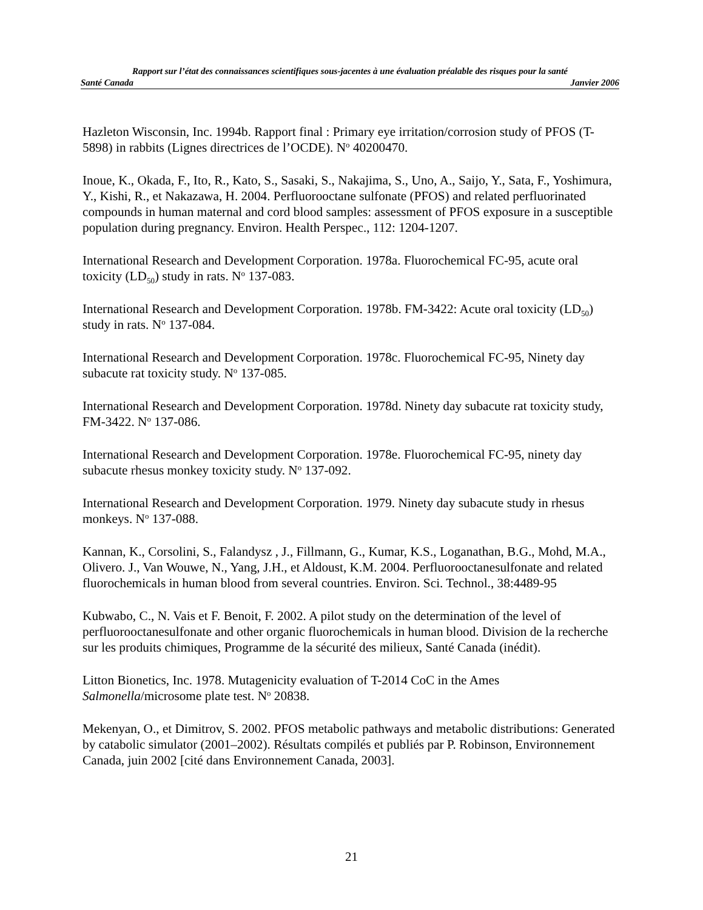Rapport sur l’état des connaissances scientifiques sous-jacentes à une évaluation préalable des risques pour la santé
Santé Canada Janvier 2006
Hazleton Wisconsin, Inc. 1994b. Rapport final : Primary eye irritation/corrosion study of PFOS (T-5898) in rabbits (Lignes directrices de l’OCDE). N<sup>o</sup> 40200470.
Inoue, K., Okada, F., Ito, R., Kato, S., Sasaki, S., Nakajima, S., Uno, A., Saijo, Y., Sata, F., Yoshimura, Y., Kishi, R., et Nakazawa, H. 2004. Perfluorooctane sulfonate (PFOS) and related perfluorinated compounds in human maternal and cord blood samples: assessment of PFOS exposure in a susceptible population during pregnancy. Environ. Health Perspec., 112: 1204-1207.
International Research and Development Corporation. 1978a. Fluorochemical FC-95, acute oral toxicity (LD<sub>50</sub>) study in rats. N<sup>o</sup> 137-083.
International Research and Development Corporation. 1978b. FM-3422: Acute oral toxicity (LD<sub>50</sub>) study in rats. N<sup>o</sup> 137-084.
International Research and Development Corporation. 1978c. Fluorochemical FC-95, Ninety day subacute rat toxicity study. N<sup>o</sup> 137-085.
International Research and Development Corporation. 1978d. Ninety day subacute rat toxicity study, FM-3422. N<sup>o</sup> 137-086.
International Research and Development Corporation. 1978e. Fluorochemical FC-95, ninety day subacute rhesus monkey toxicity study. N<sup>o</sup> 137-092.
International Research and Development Corporation. 1979. Ninety day subacute study in rhesus monkeys. N<sup>o</sup> 137-088.
Kannan, K., Corsolini, S., Falandysz , J., Fillmann, G., Kumar, K.S., Loganathan, B.G., Mohd, M.A., Olivero. J., Van Wouwe, N., Yang, J.H., et Aldoust, K.M. 2004. Perfluorooctanesulfonate and related fluorochemicals in human blood from several countries. Environ. Sci. Technol., 38:4489-95
Kubwabo, C., N. Vais et F. Benoit, F. 2002. A pilot study on the determination of the level of perfluorooctanesulfonate and other organic fluorochemicals in human blood. Division de la recherche sur les produits chimiques, Programme de la sécurité des milieux, Santé Canada (inédit).
Litton Bionetics, Inc. 1978. Mutagenicity evaluation of T-2014 CoC in the Ames Salmonella/microsome plate test. N<sup>o</sup> 20838.
Mekenyan, O., et Dimitrov, S. 2002. PFOS metabolic pathways and metabolic distributions: Generated by catabolic simulator (2001–2002). Résultats compilés et publiés par P. Robinson, Environnement Canada, juin 2002 [cité dans Environnement Canada, 2003].
21